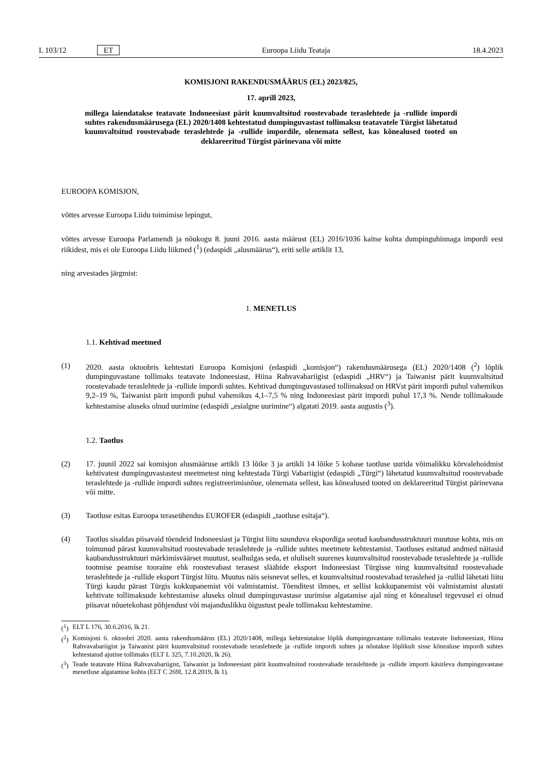L 103/12 ET Euroopa Liidu Teataja 18.4.2023
KOMISJONI RAKENDUSMÄÄRUS (EL) 2023/825,
17. aprill 2023,
millega laiendatakse teatavate Indoneesiast pärit kuumvaltsitud roostevabade teraslehtede ja -rullide impordi suhtes rakendusmäärusega (EL) 2020/1408 kehtestatud dumpinguvastast tollimaksu teatavatele Türgist lähetatud kuumvaltsitud roostevabade teraslehtede ja -rullide impordile, olenemata sellest, kas kõnealused tooted on deklareeritud Türgist pärinevana või mitte
EUROOPA KOMISJON,
võttes arvesse Euroopa Liidu toimimise lepingut,
võttes arvesse Euroopa Parlamendi ja nõukogu 8. juuni 2016. aasta määrust (EL) 2016/1036 kaitse kohta dumpinguhinnaga impordi eest riikidest, mis ei ole Euroopa Liidu liikmed (<sup>1</sup>) (edaspidi „alusmäärus“), eriti selle artiklit 13,
ning arvestades järgmist:
1. MENETLUS
1.1. Kehtivad meetmed
(1) 2020. aasta oktoobris kehtestati Euroopa Komisjoni (edaspidi „komisjon“) rakendusmäärusega (EL) 2020/1408 (<sup>2</sup>) lõplik dumpinguvastane tollimaks teatavate Indoneesiast, Hiina Rahvavabariigist (edaspidi „HRV“) ja Taiwanist pärit kuumvaltsitud roostevabade teraslehtede ja -rullide impordi suhtes. Kehtivad dumpinguvastased tollimaksud on HRVst pärit impordi puhul vahemikus 9,2–19 %, Taiwanist pärit impordi puhul vahemikus 4,1–7,5 % ning Indoneesiast pärit impordi puhul 17,3 %. Nende tollimaksude kehtestamise aluseks olnud uurimine (edaspidi „esialgne uurimine“) algatati 2019. aasta augustis (<sup>3</sup>).
1.2. Taotlus
(2) 17. juunil 2022 sai komisjon alusmääruse artikli 13 lõike 3 ja artikli 14 lõike 5 kohase taotluse uurida võimalikku kõrvalehoidmist kehtivatest dumpinguvastastest meetmetest ning kehtestada Türgi Vabariigist (edaspidi „Türgi“) lähetatud kuumvaltsitud roostevabade teraslehtede ja -rullide impordi suhtes registreerimisnõue, olenemata sellest, kas kõnealused tooted on deklareeritud Türgist pärinevana või mitte.
(3) Taotluse esitas Euroopa teraseühendus EUROFER (edaspidi „taotluse esitaja“).
(4) Taotlus sisaldas piisavaid tõendeid Indoneesiast ja Türgist liitu suunduva ekspordiga seotud kaubandusstruktuuri muutuse kohta, mis on toimunud pärast kuumvaltsitud roostevabade teraslehtede ja -rullide suhtes meetmete kehtestamist. Taotluses esitatud andmed näitasid kaubandusstruktuuri märkimisväärset muutust, sealhulgas seda, et oluliselt suurenes kuumvaltsitud roostevabade teraslehtede ja -rullide tootmise peamise tooraine ehk roostevabast terasest slääbide eksport Indoneesiast Türgisse ning kuumvaltsitud roostevabade teraslehtede ja -rullide eksport Türgist liitu. Muutus näis seisnevat selles, et kuumvaltsitud roostevabad teraslehed ja -rullid lähetati liitu Türgi kaudu pärast Türgis kokkupanemist või valmistamist. Tõenditest ilmnes, et sellist kokkupanemist või valmistamist alustati kehtivate tollimaksude kehtestamise aluseks olnud dumpinguvastase uurimise algatamise ajal ning et kõnealusel tegevusel ei olnud piisavat nõuetekohast põhjendust või majanduslikku õigustust peale tollimaksu kehtestamine.
(<sup>1</sup>)
ELT L 176, 30.6.2016, lk 21.
(<sup>2</sup>)
Komisjoni 6. oktoobri 2020. aasta rakendusmäärus (EL) 2020/1408, millega kehtestatakse lõplik dumpinguvastane tollimaks teatavate Indoneesiast, Hiina Rahvavabariigist ja Taiwanist pärit kuumvaltsitud roostevabade teraslehtede ja -rullide impordi suhtes ja nõutakse lõplikult sisse kõnealuse impordi suhtes kehtestatud ajutine tollimaks (ELT L 325, 7.10.2020, lk 26).
(<sup>3</sup>)
Teade teatavate Hiina Rahvavabariigist, Taiwanist ja Indoneesiast pärit kuumvaltsitud roostevabade teraslehtede ja -rullide importi käsitleva dumpinguvastase menetluse algatamise kohta (ELT C 269I, 12.8.2019, lk 1).